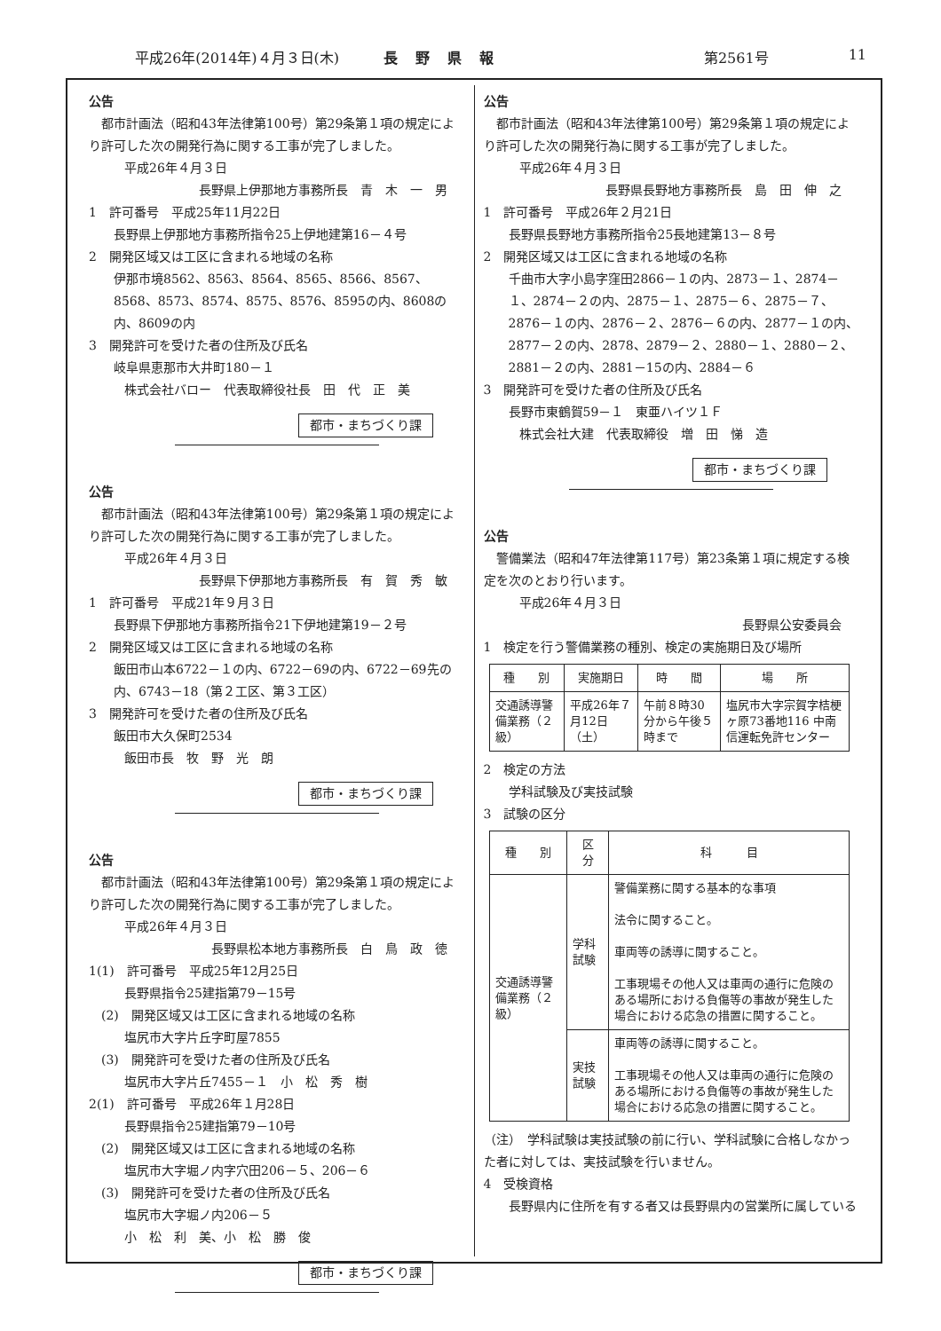平成26年(2014年)４月３日(木) 長野県報 第2561号 11
公告
都市計画法（昭和43年法律第100号）第29条第１項の規定により許可した次の開発行為に関する工事が完了しました。
平成26年４月３日
長野県上伊那地方事務所長　青　木　一　男
1　許可番号　平成25年11月22日
長野県上伊那地方事務所指令25上伊地建第16－４号
2　開発区域又は工区に含まれる地域の名称
伊那市境8562、8563、8564、8565、8566、8567、8568、8573、8574、8575、8576、8595の内、8608の内、8609の内
3　開発許可を受けた者の住所及び氏名
岐阜県恵那市大井町180－１
株式会社バロー　代表取締役社長　田　代　正　美
都市・まちづくり課
公告
都市計画法（昭和43年法律第100号）第29条第１項の規定により許可した次の開発行為に関する工事が完了しました。
平成26年４月３日
長野県下伊那地方事務所長　有　賀　秀　敏
1　許可番号　平成21年９月３日
長野県下伊那地方事務所指令21下伊地建第19－２号
2　開発区域又は工区に含まれる地域の名称
飯田市山本6722－１の内、6722－69の内、6722－69先の内、6743－18（第２工区、第３工区）
3　開発許可を受けた者の住所及び氏名
飯田市大久保町2534
飯田市長　牧　野　光　朗
都市・まちづくり課
公告
都市計画法（昭和43年法律第100号）第29条第１項の規定により許可した次の開発行為に関する工事が完了しました。
平成26年４月３日
長野県松本地方事務所長　白　鳥　政　徳
1(1)　許可番号　平成25年12月25日
長野県指令25建指第79－15号
　(2)　開発区域又は工区に含まれる地域の名称
塩尻市大字片丘字町屋7855
　(3)　開発許可を受けた者の住所及び氏名
塩尻市大字片丘7455－１　小　松　秀　樹
2(1)　許可番号　平成26年１月28日
長野県指令25建指第79－10号
　(2)　開発区域又は工区に含まれる地域の名称
塩尻市大字堀ノ内字穴田206－５、206－６
　(3)　開発許可を受けた者の住所及び氏名
塩尻市大字堀ノ内206－５
小　松　利　美、小　松　勝　俊
都市・まちづくり課
公告
都市計画法（昭和43年法律第100号）第29条第１項の規定により許可した次の開発行為に関する工事が完了しました。
平成26年４月３日
長野県長野地方事務所長　島　田　伸　之
1　許可番号　平成26年２月21日
長野県長野地方事務所指令25長地建第13－８号
2　開発区域又は工区に含まれる地域の名称
千曲市大字小島字窪田2866－１の内、2873－１、2874－１、2874－２の内、2875－１、2875－６、2875－７、2876－１の内、2876－２、2876－６の内、2877－１の内、2877－２の内、2878、2879－２、2880－１、2880－２、2881－２の内、2881－15の内、2884－６
3　開発許可を受けた者の住所及び氏名
長野市東鶴賀59－１　東亜ハイツ１Ｆ
株式会社大建　代表取締役　増　田　悌　造
都市・まちづくり課
公告
警備業法（昭和47年法律第117号）第23条第１項に規定する検定を次のとおり行います。
平成26年４月３日
長野県公安委員会
1　検定を行う警備業務の種別、検定の実施期日及び場所
| 種 別 | 実施期日 | 時 間 | 場 所 |
| --- | --- | --- | --- |
| 交通誘導警備業務（２級） | 平成26年７月12日（土） | 午前８時30分から午後５時まで | 塩尻市大字宗賀字桔梗ヶ原73番地116 中南信運転免許センター |
2　検定の方法
学科試験及び実技試験
3　試験の区分
| 種 別 | 区 分 | 科 目 |
| --- | --- | --- |
| 交通誘導警備業務（２級） | 学科試験 | 警備業務に関する基本的な事項 法令に関すること。 車両等の誘導に関すること。 工事現場その他人又は車両の通行に危険のある場所における負傷等の事故が発生した場合における応急の措置に関すること。 |
| | 実技試験 | 車両等の誘導に関すること。 工事現場その他人又は車両の通行に危険のある場所における負傷等の事故が発生した場合における応急の措置に関すること。 |
（注）　学科試験は実技試験の前に行い、学科試験に合格しなかった者に対しては、実技試験を行いません。
4　受検資格
長野県内に住所を有する者又は長野県内の営業所に属している